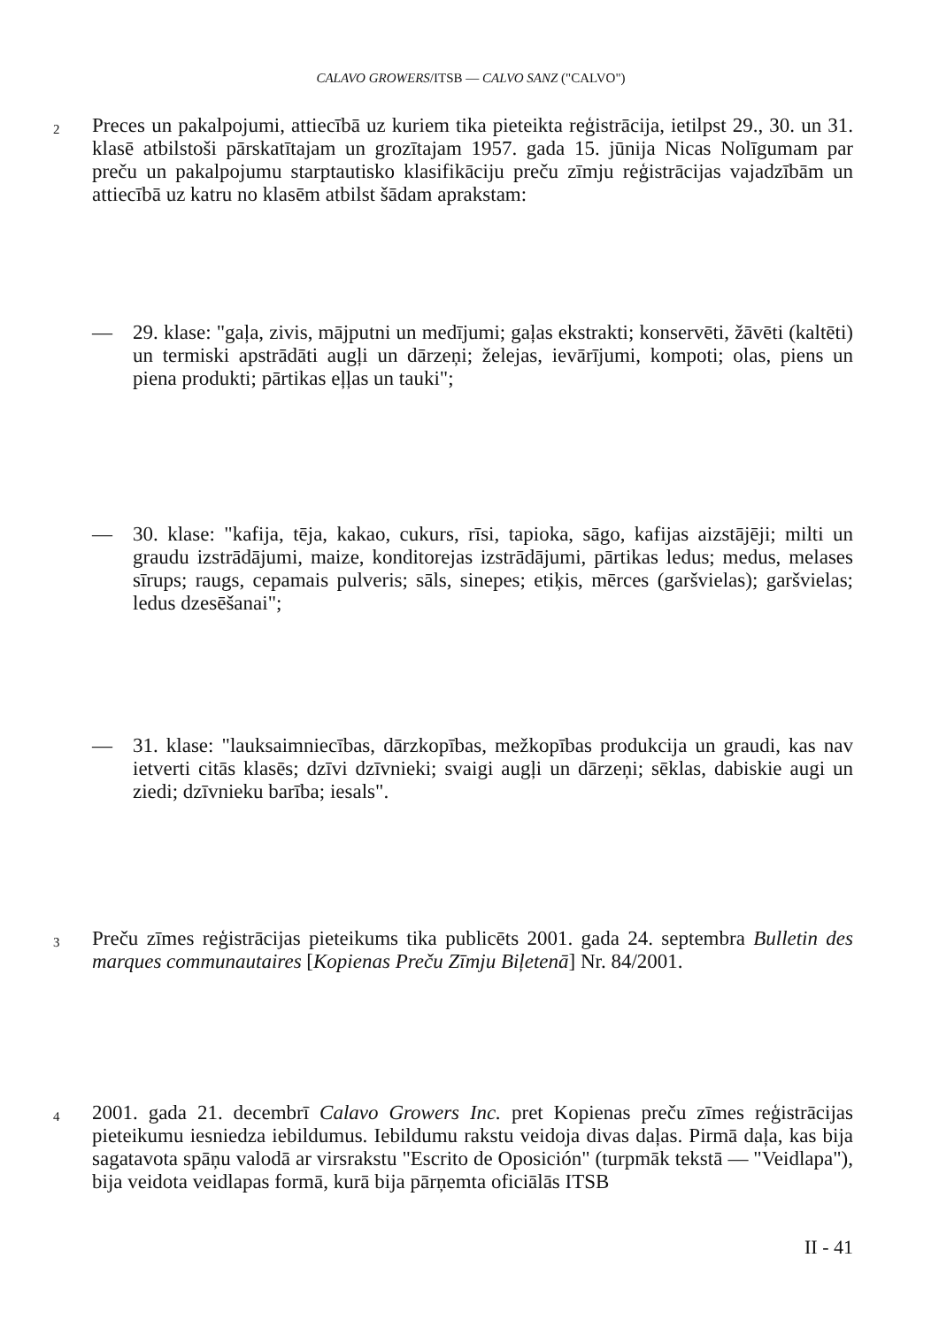CALAVO GROWERS/ITSB — CALVO SANZ ("CALVO")
2
Preces un pakalpojumi, attiecībā uz kuriem tika pieteikta reģistrācija, ietilpst 29., 30. un 31. klasē atbilstoši pārskatītajam un grozītajam 1957. gada 15. jūnija Nicas Nolīgumam par preču un pakalpojumu starptautisko klasifikāciju preču zīmju reģistrācijas vajadzībām un attiecībā uz katru no klasēm atbilst šādam aprakstam:
— 29. klase: "gaļa, zivis, mājputni un medījumi; gaļas ekstrakti; konservēti, žāvēti (kaltēti) un termiski apstrādāti augļi un dārzeņi; želejas, ievārījumi, kompoti; olas, piens un piena produkti; pārtikas eļļas un tauki";
— 30. klase: "kafija, tēja, kakao, cukurs, rīsi, tapioka, sāgo, kafijas aizstājēji; milti un graudu izstrādājumi, maize, konditorejas izstrādājumi, pārtikas ledus; medus, melases sīrups; raugs, cepamais pulveris; sāls, sinepes; etiķis, mērces (garšvielas); garšvielas; ledus dzesēšanai";
— 31. klase: "lauksaimniecības, dārzkopības, mežkopības produkcija un graudi, kas nav ietverti citās klasēs; dzīvi dzīvnieki; svaigi augļi un dārzeņi; sēklas, dabiskie augi un ziedi; dzīvnieku barība; iesals".
3
Preču zīmes reģistrācijas pieteikums tika publicēts 2001. gada 24. septembra Bulletin des marques communautaires [Kopienas Preču Zīmju Biļetenā] Nr. 84/2001.
4
2001. gada 21. decembrī Calavo Growers Inc. pret Kopienas preču zīmes reģistrācijas pieteikumu iesniedza iebildumus. Iebildumu rakstu veidoja divas daļas. Pirmā daļa, kas bija sagatavota spāņu valodā ar virsrakstu "Escrito de Oposición" (turpmāk tekstā — "Veidlapa"), bija veidota veidlapas formā, kurā bija pārņemta oficiālās ITSB
II - 41